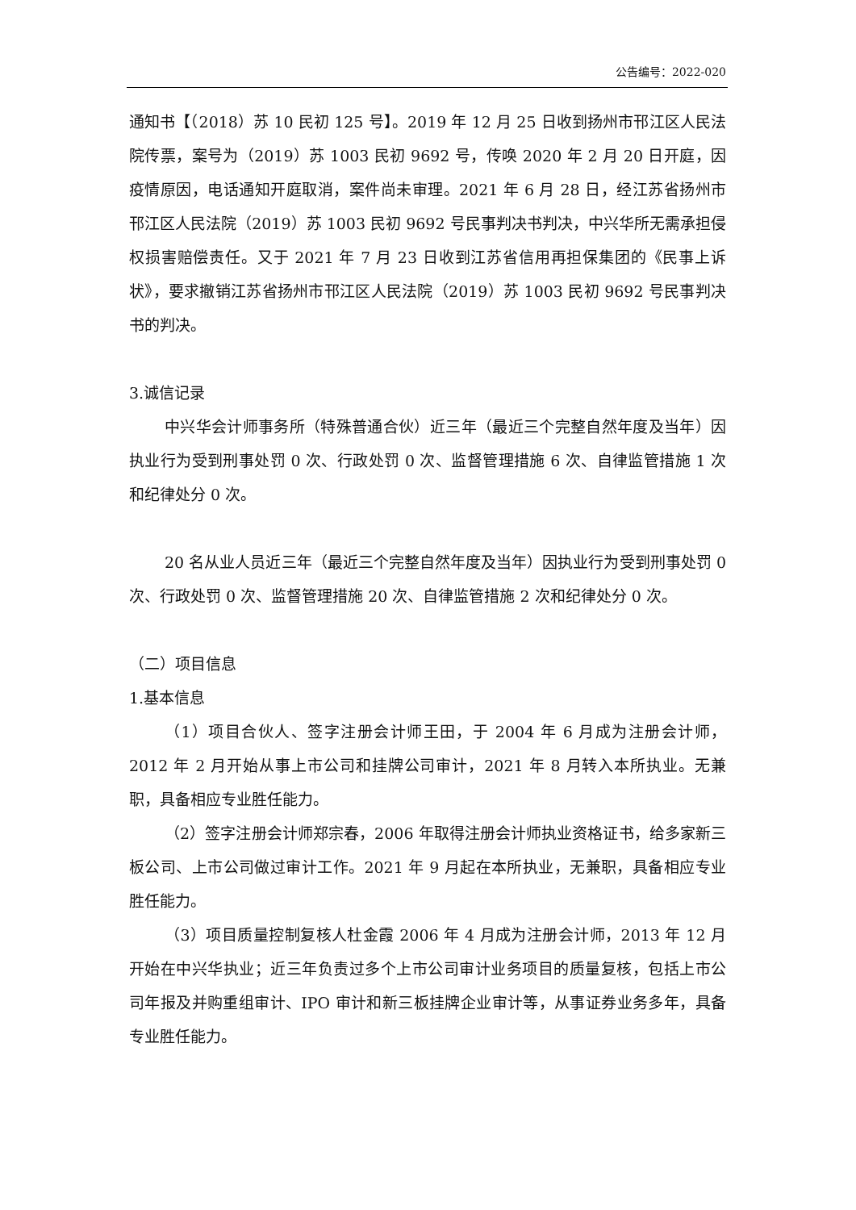公告编号：2022-020
通知书【（2018）苏 10 民初 125 号】。2019 年 12 月 25 日收到扬州市邗江区人民法院传票，案号为（2019）苏 1003 民初 9692 号，传唤 2020 年 2 月 20 日开庭，因疫情原因，电话通知开庭取消，案件尚未审理。2021 年 6 月 28 日，经江苏省扬州市邗江区人民法院（2019）苏 1003 民初 9692 号民事判决书判决，中兴华所无需承担侵权损害赔偿责任。又于 2021 年 7 月 23 日收到江苏省信用再担保集团的《民事上诉状》，要求撤销江苏省扬州市邗江区人民法院（2019）苏 1003 民初 9692 号民事判决书的判决。
3.诚信记录
中兴华会计师事务所（特殊普通合伙）近三年（最近三个完整自然年度及当年）因执业行为受到刑事处罚 0 次、行政处罚 0 次、监督管理措施 6 次、自律监管措施 1 次和纪律处分 0 次。
20 名从业人员近三年（最近三个完整自然年度及当年）因执业行为受到刑事处罚 0 次、行政处罚 0 次、监督管理措施 20 次、自律监管措施 2 次和纪律处分 0 次。
（二）项目信息
1.基本信息
（1）项目合伙人、签字注册会计师王田，于 2004 年 6 月成为注册会计师，2012 年 2 月开始从事上市公司和挂牌公司审计，2021 年 8 月转入本所执业。无兼职，具备相应专业胜任能力。
（2）签字注册会计师郑宗春，2006 年取得注册会计师执业资格证书，给多家新三板公司、上市公司做过审计工作。2021 年 9 月起在本所执业，无兼职，具备相应专业胜任能力。
（3）项目质量控制复核人杜金霞 2006 年 4 月成为注册会计师，2013 年 12 月开始在中兴华执业；近三年负责过多个上市公司审计业务项目的质量复核，包括上市公司年报及并购重组审计、IPO 审计和新三板挂牌企业审计等，从事证券业务多年，具备专业胜任能力。